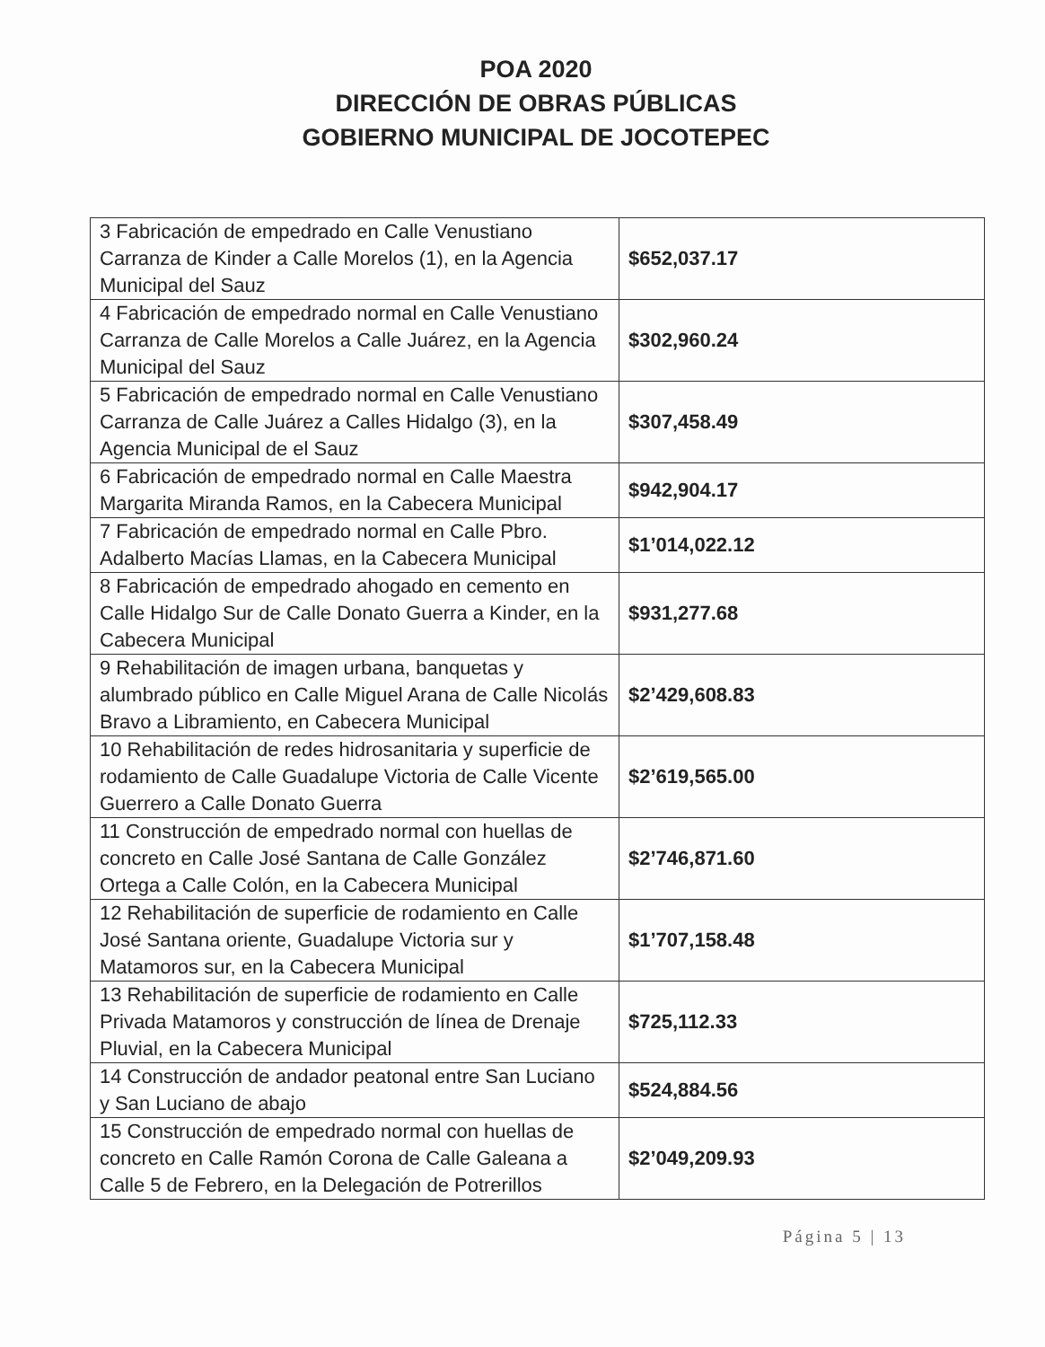POA 2020
DIRECCIÓN DE OBRAS PÚBLICAS
GOBIERNO MUNICIPAL DE JOCOTEPEC
| 3 Fabricación de empedrado en Calle Venustiano Carranza de Kinder a Calle Morelos (1), en la Agencia Municipal del Sauz | $652,037.17 |
| 4 Fabricación de empedrado normal en Calle Venustiano Carranza de Calle Morelos a Calle Juárez, en la Agencia Municipal del Sauz | $302,960.24 |
| 5 Fabricación de empedrado normal en Calle Venustiano Carranza de Calle Juárez a Calles Hidalgo (3), en la Agencia Municipal de el Sauz | $307,458.49 |
| 6 Fabricación de empedrado normal en Calle Maestra Margarita Miranda Ramos, en la Cabecera Municipal | $942,904.17 |
| 7 Fabricación de empedrado normal en Calle Pbro. Adalberto Macías Llamas, en la Cabecera Municipal | $1’014,022.12 |
| 8 Fabricación de empedrado ahogado en cemento en Calle Hidalgo Sur de Calle Donato Guerra a Kinder, en la Cabecera Municipal | $931,277.68 |
| 9 Rehabilitación de imagen urbana, banquetas y alumbrado público en Calle Miguel Arana de Calle Nicolás Bravo a Libramiento, en Cabecera Municipal | $2’429,608.83 |
| 10 Rehabilitación de redes hidrosanitaria y superficie de rodamiento de Calle Guadalupe Victoria de Calle Vicente Guerrero a Calle Donato Guerra | $2’619,565.00 |
| 11 Construcción de empedrado normal con huellas de concreto en Calle José Santana de Calle González Ortega a Calle Colón, en la Cabecera Municipal | $2’746,871.60 |
| 12 Rehabilitación de superficie de rodamiento en Calle José Santana oriente, Guadalupe Victoria sur y Matamoros sur, en la Cabecera Municipal | $1’707,158.48 |
| 13 Rehabilitación de superficie de rodamiento en Calle Privada Matamoros y construcción de línea de Drenaje Pluvial, en la Cabecera Municipal | $725,112.33 |
| 14 Construcción de andador peatonal entre San Luciano y San Luciano de abajo | $524,884.56 |
| 15 Construcción de empedrado normal con huellas de concreto en Calle Ramón Corona de Calle Galeana a Calle 5 de Febrero, en la Delegación de Potrerillos | $2’049,209.93 |
Página 5 | 13